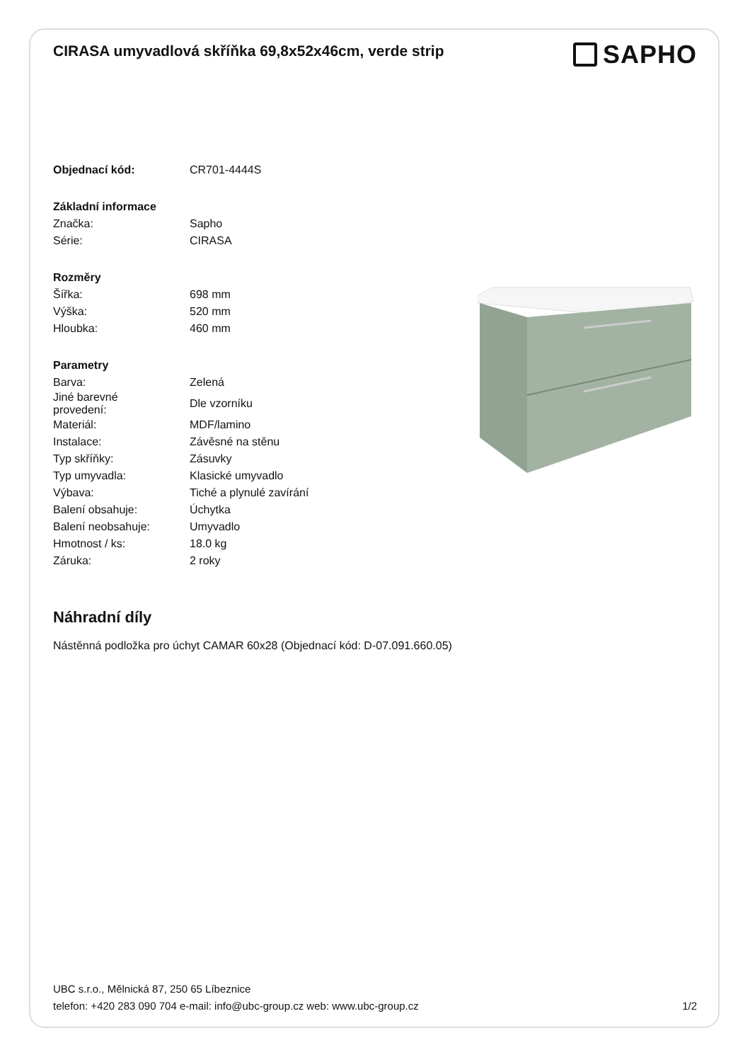CIRASA umyvadlová skříňka 69,8x52x46cm, verde strip
SAPHO
| Objednací kód: | CR701-4444S |
| Základní informace | |
| Značka: | Sapho |
| Série: | CIRASA |
| Rozměry | |
| Šířka: | 698 mm |
| Výška: | 520 mm |
| Hloubka: | 460 mm |
| Parametry | |
| Barva: | Zelená |
| Jiné barevné provedení: | Dle vzorníku |
| Materiál: | MDF/lamino |
| Instalace: | Závěsné na stěnu |
| Typ skříňky: | Zásuvky |
| Typ umyvadla: | Klasické umyvadlo |
| Výbava: | Tiché a plynulé zavírání |
| Balení obsahuje: | Úchytka |
| Balení neobsahuje: | Umyvadlo |
| Hmotnost / ks: | 18.0 kg |
| Záruka: | 2 roky |
Náhradní díly
Nástěnná podložka pro úchyt CAMAR 60x28 (Objednací kód: D-07.091.660.05)
UBC s.r.o., Mělnická 87, 250 65 Líbeznice
telefon: +420 283 090 704 e-mail: info@ubc-group.cz web: www.ubc-group.cz
1/2